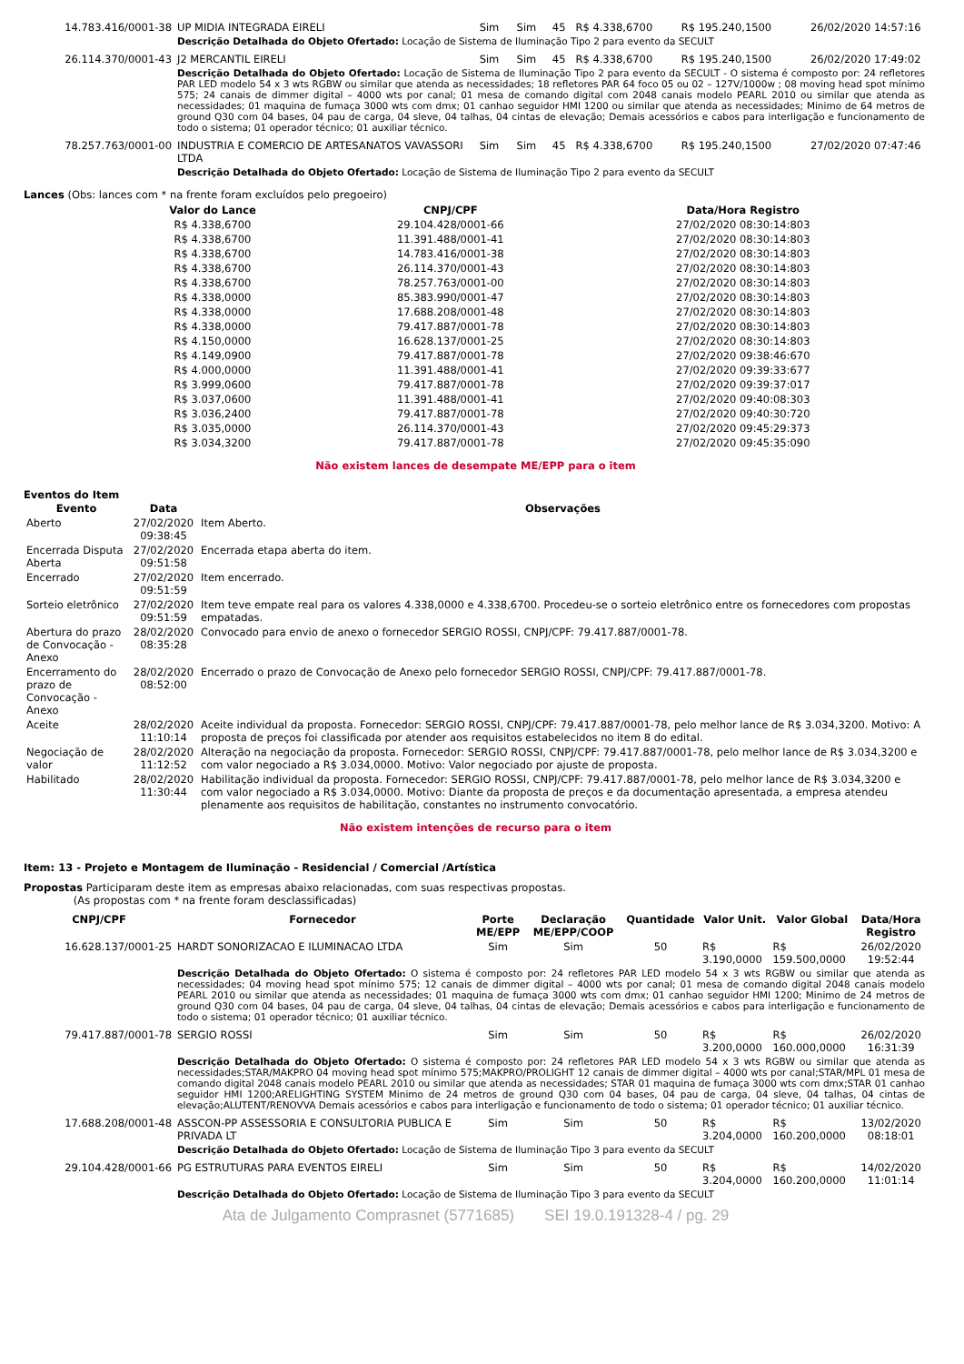| 14.783.416/0001-38 | UP MIDIA INTEGRADA EIRELI | Sim | Sim | 45 | R$ 4.338,6700 | R$ 195.240,1500 | 26/02/2020 14:57:16 |
| | Descrição Detalhada do Objeto Ofertado: Locação de Sistema de Iluminação Tipo 2 para evento da SECULT | | | | | | |
| 26.114.370/0001-43 | J2 MERCANTIL EIRELI | Sim | Sim | 45 | R$ 4.338,6700 | R$ 195.240,1500 | 26/02/2020 17:49:02 |
| | Descrição Detalhada do Objeto Ofertado: Locação de Sistema de Iluminação Tipo 2 para evento da SECULT - O sistema é composto por: 24 refletores PAR LED modelo 54 x 3 wts RGBW ou similar que atenda as necessidades; 18 refletores PAR 64 foco 05 ou 02 – 127V/1000w ; 08 moving head spot mínimo 575; 24 canais de dimmer digital – 4000 wts por canal; 01 mesa de comando digital com 2048 canais modelo PEARL 2010 ou similar que atenda as necessidades; 01 maquina de fumaça 3000 wts com dmx; 01 canhao seguidor HMI 1200 ou similar que atenda as necessidades; Minimo de 64 metros de ground Q30 com 04 bases, 04 pau de carga, 04 sleve, 04 talhas, 04 cintas de elevação; Demais acessórios e cabos para interligação e funcionamento de todo o sistema; 01 operador técnico; 01 auxiliar técnico. | | | | | | |
| 78.257.763/0001-00 | INDUSTRIA E COMERCIO DE ARTESANATOS VAVASSORI LTDA | Sim | Sim | 45 | R$ 4.338,6700 | R$ 195.240,1500 | 27/02/2020 07:47:46 |
| | Descrição Detalhada do Objeto Ofertado: Locação de Sistema de Iluminação Tipo 2 para evento da SECULT | | | | | | |
Lances (Obs: lances com * na frente foram excluídos pelo pregoeiro)
| Valor do Lance | CNPJ/CPF | Data/Hora Registro |
| --- | --- | --- |
| R$ 4.338,6700 | 29.104.428/0001-66 | 27/02/2020 08:30:14:803 |
| R$ 4.338,6700 | 11.391.488/0001-41 | 27/02/2020 08:30:14:803 |
| R$ 4.338,6700 | 14.783.416/0001-38 | 27/02/2020 08:30:14:803 |
| R$ 4.338,6700 | 26.114.370/0001-43 | 27/02/2020 08:30:14:803 |
| R$ 4.338,6700 | 78.257.763/0001-00 | 27/02/2020 08:30:14:803 |
| R$ 4.338,0000 | 85.383.990/0001-47 | 27/02/2020 08:30:14:803 |
| R$ 4.338,0000 | 17.688.208/0001-48 | 27/02/2020 08:30:14:803 |
| R$ 4.338,0000 | 79.417.887/0001-78 | 27/02/2020 08:30:14:803 |
| R$ 4.150,0000 | 16.628.137/0001-25 | 27/02/2020 08:30:14:803 |
| R$ 4.149,0900 | 79.417.887/0001-78 | 27/02/2020 09:38:46:670 |
| R$ 4.000,0000 | 11.391.488/0001-41 | 27/02/2020 09:39:33:677 |
| R$ 3.999,0600 | 79.417.887/0001-78 | 27/02/2020 09:39:37:017 |
| R$ 3.037,0600 | 11.391.488/0001-41 | 27/02/2020 09:40:08:303 |
| R$ 3.036,2400 | 79.417.887/0001-78 | 27/02/2020 09:40:30:720 |
| R$ 3.035,0000 | 26.114.370/0001-43 | 27/02/2020 09:45:29:373 |
| R$ 3.034,3200 | 79.417.887/0001-78 | 27/02/2020 09:45:35:090 |
Não existem lances de desempate ME/EPP para o item
Eventos do Item
| Evento | Data | Observações |
| --- | --- | --- |
| Aberto | 27/02/2020 09:38:45 | Item Aberto. |
| Encerrada Disputa Aberta | 27/02/2020 09:51:58 | Encerrada etapa aberta do item. |
| Encerrado | 27/02/2020 09:51:59 | Item encerrado. |
| Sorteio eletrônico | 27/02/2020 09:51:59 | Item teve empate real para os valores 4.338,0000 e 4.338,6700. Procedeu-se o sorteio eletrônico entre os fornecedores com propostas empatadas. |
| Abertura do prazo de Convocação - Anexo | 28/02/2020 08:35:28 | Convocado para envio de anexo o fornecedor SERGIO ROSSI, CNPJ/CPF: 79.417.887/0001-78. |
| Encerramento do prazo de Convocação - Anexo | 28/02/2020 08:52:00 | Encerrado o prazo de Convocação de Anexo pelo fornecedor SERGIO ROSSI, CNPJ/CPF: 79.417.887/0001-78. |
| Aceite | 28/02/2020 11:10:14 | Aceite individual da proposta. Fornecedor: SERGIO ROSSI, CNPJ/CPF: 79.417.887/0001-78, pelo melhor lance de R$ 3.034,3200. Motivo: A proposta de preços foi classificada por atender aos requisitos estabelecidos no item 8 do edital. |
| Negociação de valor | 28/02/2020 11:12:52 | Alteração na negociação da proposta. Fornecedor: SERGIO ROSSI, CNPJ/CPF: 79.417.887/0001-78, pelo melhor lance de R$ 3.034,3200 e com valor negociado a R$ 3.034,0000. Motivo: Valor negociado por ajuste de proposta. |
| Habilitado | 28/02/2020 11:30:44 | Habilitação individual da proposta. Fornecedor: SERGIO ROSSI, CNPJ/CPF: 79.417.887/0001-78, pelo melhor lance de R$ 3.034,3200 e com valor negociado a R$ 3.034,0000. Motivo: Diante da proposta de preços e da documentação apresentada, a empresa atendeu plenamente aos requisitos de habilitação, constantes no instrumento convocatório. |
Não existem intenções de recurso para o item
Item: 13 - Projeto e Montagem de Iluminação - Residencial / Comercial /Artística
Propostas Participaram deste item as empresas abaixo relacionadas, com suas respectivas propostas.
(As propostas com * na frente foram desclassificadas)
| CNPJ/CPF | Fornecedor | Porte ME/EPP | Declaração ME/EPP/COOP | Quantidade | Valor Unit. | Valor Global | Data/Hora Registro |
| --- | --- | --- | --- | --- | --- | --- | --- |
| 16.628.137/0001-25 | HARDT SONORIZACAO E ILUMINACAO LTDA | Sim | Sim | 50 | R$ 3.190,0000 | R$ 159.500,0000 | 26/02/2020 19:52:44 |
| | Descrição Detalhada do Objeto Ofertado: O sistema é composto por: 24 refletores PAR LED modelo 54 x 3 wts RGBW ou similar que atenda as necessidades; 04 moving head spot mínimo 575; 12 canais de dimmer digital – 4000 wts por canal; 01 mesa de comando digital 2048 canais modelo PEARL 2010 ou similar que atenda as necessidades; 01 maquina de fumaça 3000 wts com dmx; 01 canhao seguidor HMI 1200; Minimo de 24 metros de ground Q30 com 04 bases, 04 pau de carga, 04 sleve, 04 talhas, 04 cintas de elevação; Demais acessórios e cabos para interligação e funcionamento de todo o sistema; 01 operador técnico; 01 auxiliar técnico. | | | | | | |
| 79.417.887/0001-78 | SERGIO ROSSI | Sim | Sim | 50 | R$ 3.200,0000 | R$ 160.000,0000 | 26/02/2020 16:31:39 |
| | Descrição Detalhada do Objeto Ofertado: O sistema é composto por: 24 refletores PAR LED modelo 54 x 3 wts RGBW ou similar que atenda as necessidades;STAR/MAKPRO 04 moving head spot mínimo 575;MAKPRO/PROLIGHT 12 canais de dimmer digital – 4000 wts por canal;STAR/MPL 01 mesa de comando digital 2048 canais modelo PEARL 2010 ou similar que atenda as necessidades; STAR 01 maquina de fumaça 3000 wts com dmx;STAR 01 canhao seguidor HMI 1200;ARELIGHTING SYSTEM Minimo de 24 metros de ground Q30 com 04 bases, 04 pau de carga, 04 sleve, 04 talhas, 04 cintas de elevação;ALUTENT/RENOVVA Demais acessórios e cabos para interligação e funcionamento de todo o sistema; 01 operador técnico; 01 auxiliar técnico. | | | | | | |
| 17.688.208/0001-48 | ASSCON-PP ASSESSORIA E CONSULTORIA PUBLICA E PRIVADA LT | Sim | Sim | 50 | R$ 3.204,0000 | R$ 160.200,0000 | 13/02/2020 08:18:01 |
| | Descrição Detalhada do Objeto Ofertado: Locação de Sistema de Iluminação Tipo 3 para evento da SECULT | | | | | | |
| 29.104.428/0001-66 | PG ESTRUTURAS PARA EVENTOS EIRELI | Sim | Sim | 50 | R$ 3.204,0000 | R$ 160.200,0000 | 14/02/2020 11:01:14 |
| | Descrição Detalhada do Objeto Ofertado: Locação de Sistema de Iluminação Tipo 3 para evento da SECULT | | | | | | |
Ata de Julgamento Comprasnet (5771685) SEI 19.0.191328-4 / pg. 29